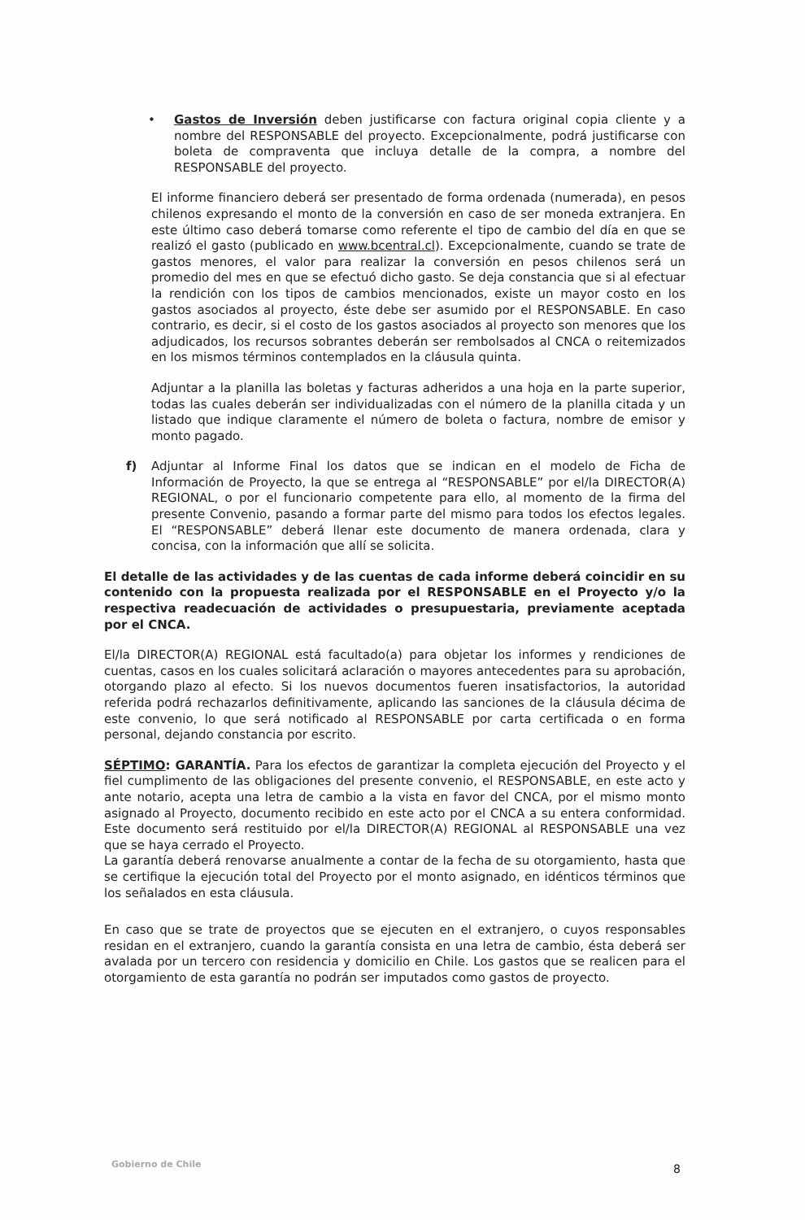• Gastos de Inversión deben justificarse con factura original copia cliente y a nombre del RESPONSABLE del proyecto. Excepcionalmente, podrá justificarse con boleta de compraventa que incluya detalle de la compra, a nombre del RESPONSABLE del proyecto.
El informe financiero deberá ser presentado de forma ordenada (numerada), en pesos chilenos expresando el monto de la conversión en caso de ser moneda extranjera. En este último caso deberá tomarse como referente el tipo de cambio del día en que se realizó el gasto (publicado en www.bcentral.cl). Excepcionalmente, cuando se trate de gastos menores, el valor para realizar la conversión en pesos chilenos será un promedio del mes en que se efectuó dicho gasto. Se deja constancia que si al efectuar la rendición con los tipos de cambios mencionados, existe un mayor costo en los gastos asociados al proyecto, éste debe ser asumido por el RESPONSABLE. En caso contrario, es decir, si el costo de los gastos asociados al proyecto son menores que los adjudicados, los recursos sobrantes deberán ser rembolsados al CNCA o reitemizados en los mismos términos contemplados en la cláusula quinta.
Adjuntar a la planilla las boletas y facturas adheridos a una hoja en la parte superior, todas las cuales deberán ser individualizadas con el número de la planilla citada y un listado que indique claramente el número de boleta o factura, nombre de emisor y monto pagado.
f) Adjuntar al Informe Final los datos que se indican en el modelo de Ficha de Información de Proyecto, la que se entrega al “RESPONSABLE” por el/la DIRECTOR(A) REGIONAL, o por el funcionario competente para ello, al momento de la firma del presente Convenio, pasando a formar parte del mismo para todos los efectos legales. El “RESPONSABLE” deberá llenar este documento de manera ordenada, clara y concisa, con la información que allí se solicita.
El detalle de las actividades y de las cuentas de cada informe deberá coincidir en su contenido con la propuesta realizada por el RESPONSABLE en el Proyecto y/o la respectiva readecuación de actividades o presupuestaria, previamente aceptada por el CNCA.
El/la DIRECTOR(A) REGIONAL está facultado(a) para objetar los informes y rendiciones de cuentas, casos en los cuales solicitará aclaración o mayores antecedentes para su aprobación, otorgando plazo al efecto. Si los nuevos documentos fueren insatisfactorios, la autoridad referida podrá rechazarlos definitivamente, aplicando las sanciones de la cláusula décima de este convenio, lo que será notificado al RESPONSABLE por carta certificada o en forma personal, dejando constancia por escrito.
SÉPTIMO: GARANTÍA. Para los efectos de garantizar la completa ejecución del Proyecto y el fiel cumplimento de las obligaciones del presente convenio, el RESPONSABLE, en este acto y ante notario, acepta una letra de cambio a la vista en favor del CNCA, por el mismo monto asignado al Proyecto, documento recibido en este acto por el CNCA a su entera conformidad. Este documento será restituido por el/la DIRECTOR(A) REGIONAL al RESPONSABLE una vez que se haya cerrado el Proyecto.
La garantía deberá renovarse anualmente a contar de la fecha de su otorgamiento, hasta que se certifique la ejecución total del Proyecto por el monto asignado, en idénticos términos que los señalados en esta cláusula.
En caso que se trate de proyectos que se ejecuten en el extranjero, o cuyos responsables residan en el extranjero, cuando la garantía consista en una letra de cambio, ésta deberá ser avalada por un tercero con residencia y domicilio en Chile. Los gastos que se realicen para el otorgamiento de esta garantía no podrán ser imputados como gastos de proyecto.
Gobierno de Chile 8